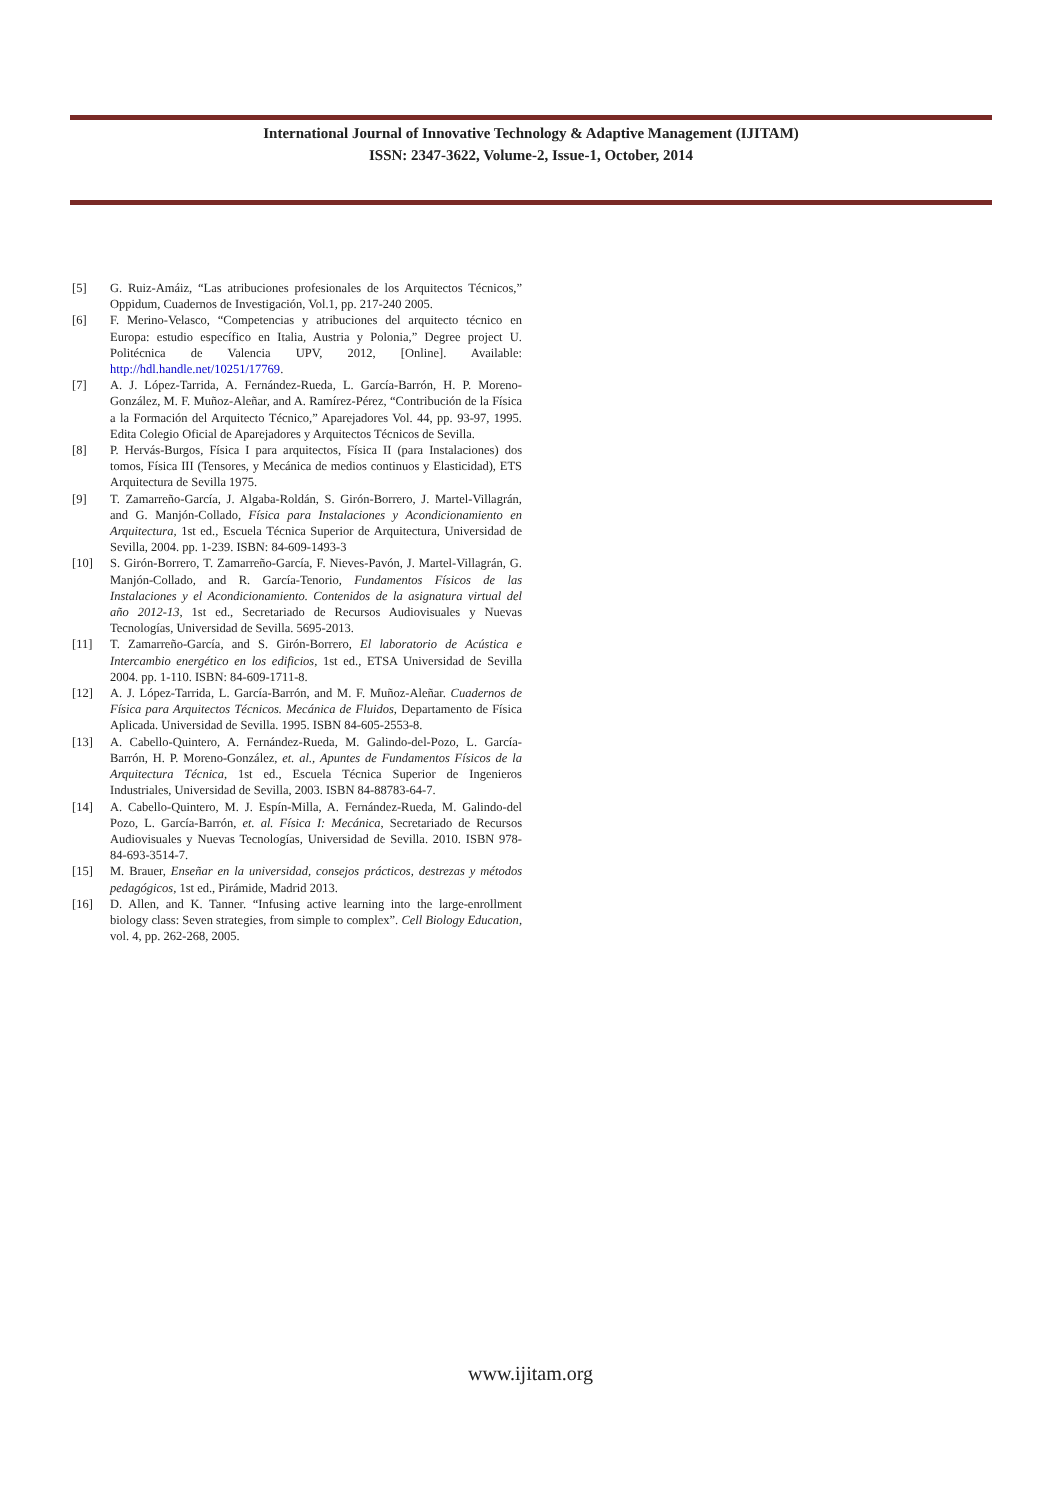International Journal of Innovative Technology & Adaptive Management (IJITAM)
ISSN: 2347-3622, Volume-2, Issue-1, October, 2014
[5] G. Ruiz-Amáiz, “Las atribuciones profesionales de los Arquitectos Técnicos,” Oppidum, Cuadernos de Investigación, Vol.1, pp. 217-240 2005.
[6] F. Merino-Velasco, “Competencias y atribuciones del arquitecto técnico en Europa: estudio específico en Italia, Austria y Polonia,” Degree project U. Politécnica de Valencia UPV, 2012, [Online]. Available: http://hdl.handle.net/10251/17769.
[7] A. J. López-Tarrida, A. Fernández-Rueda, L. García-Barrón, H. P. Moreno-González, M. F. Muñoz-Aleñar, and A. Ramírez-Pérez, “Contribución de la Física a la Formación del Arquitecto Técnico,” Aparejadores Vol. 44, pp. 93-97, 1995. Edita Colegio Oficial de Aparejadores y Arquitectos Técnicos de Sevilla.
[8] P. Hervás-Burgos, Física I para arquitectos, Física II (para Instalaciones) dos tomos, Física III (Tensores, y Mecánica de medios continuos y Elasticidad), ETS Arquitectura de Sevilla 1975.
[9] T. Zamarreño-García, J. Algaba-Roldán, S. Girón-Borrero, J. Martel-Villagrán, and G. Manjón-Collado, Física para Instalaciones y Acondicionamiento en Arquitectura, 1st ed., Escuela Técnica Superior de Arquitectura, Universidad de Sevilla, 2004. pp. 1-239. ISBN: 84-609-1493-3
[10] S. Girón-Borrero, T. Zamarreño-García, F. Nieves-Pavón, J. Martel-Villagrán, G. Manjón-Collado, and R. García-Tenorio, Fundamentos Físicos de las Instalaciones y el Acondicionamiento. Contenidos de la asignatura virtual del año 2012-13, 1st ed., Secretariado de Recursos Audiovisuales y Nuevas Tecnologías, Universidad de Sevilla. 5695-2013.
[11] T. Zamarreño-García, and S. Girón-Borrero, El laboratorio de Acústica e Intercambio energético en los edificios, 1st ed., ETSA Universidad de Sevilla 2004. pp. 1-110. ISBN: 84-609-1711-8.
[12] A. J. López-Tarrida, L. García-Barrón, and M. F. Muñoz-Aleñar. Cuadernos de Física para Arquitectos Técnicos. Mecánica de Fluidos, Departamento de Física Aplicada. Universidad de Sevilla. 1995. ISBN 84-605-2553-8.
[13] A. Cabello-Quintero, A. Fernández-Rueda, M. Galindo-del-Pozo, L. García-Barrón, H. P. Moreno-González, et. al., Apuntes de Fundamentos Físicos de la Arquitectura Técnica, 1st ed., Escuela Técnica Superior de Ingenieros Industriales, Universidad de Sevilla, 2003. ISBN 84-88783-64-7.
[14] A. Cabello-Quintero, M. J. Espín-Milla, A. Fernández-Rueda, M. Galindo-del Pozo, L. García-Barrón, et. al. Física I: Mecánica, Secretariado de Recursos Audiovisuales y Nuevas Tecnologías, Universidad de Sevilla. 2010. ISBN 978-84-693-3514-7.
[15] M. Brauer, Enseñar en la universidad, consejos prácticos, destrezas y métodos pedagógicos, 1st ed., Pirámide, Madrid 2013.
[16] D. Allen, and K. Tanner. “Infusing active learning into the large-enrollment biology class: Seven strategies, from simple to complex”. Cell Biology Education, vol. 4, pp. 262-268, 2005.
www.ijitam.org